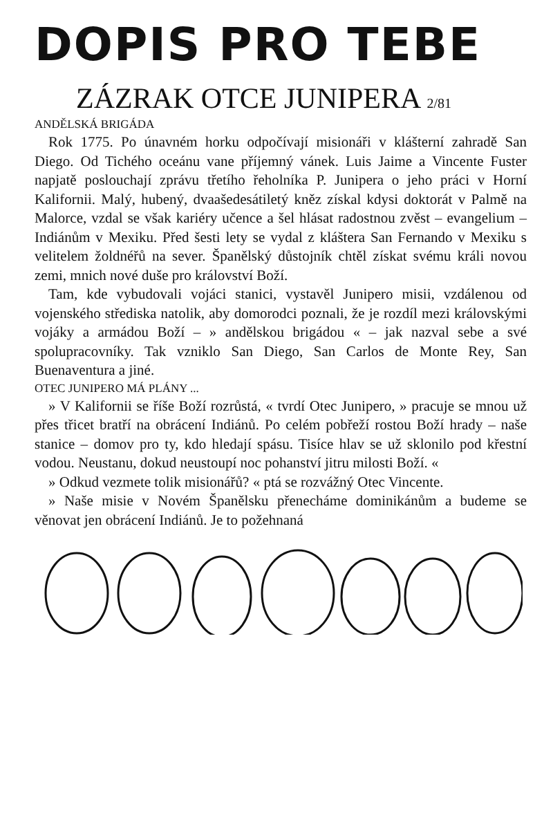DOPIS PRO TEBE
ZÁZRAK OTCE JUNIPERA 2/81
ANDĚLSKÁ BRIGÁDA
Rok 1775. Po únavném horku odpočívají misionáři v klášterní zahradě San Diego. Od Tichého oceánu vane příjemný vánek. Luis Jaime a Vincente Fuster napjatě poslouchají zprávu třetího řeholníka P. Junipera o jeho práci v Horní Kalifornii. Malý, hubený, dvaašedesátiletý kněz získal kdysi doktorát v Palmě na Malorce, vzdal se však kariéry učence a šel hlásat radostnou zvěst – evangelium – Indiánům v Mexiku. Před šesti lety se vydal z kláštera San Fernando v Mexiku s velitelem žoldnéřů na sever. Španělský důstojník chtěl získat svému králi novou zemi, mnich nové duše pro království Boží.
Tam, kde vybudovali vojáci stanici, vystavěl Junipero misii, vzdálenou od vojenského střediska natolik, aby domorodci poznali, že je rozdíl mezi královskými vojáky a armádou Boží – » andělskou brigádou « – jak nazval sebe a své spolupracovníky. Tak vzniklo San Diego, San Carlos de Monte Rey, San Buenaventura a jiné.
OTEC JUNIPERO MÁ PLÁNY ...
» V Kalifornii se říše Boží rozrůstá, « tvrdí Otec Junipero, » pracuje se mnou už přes třicet bratří na obrácení Indiánů. Po celém pobřeží rostou Boží hrady – naše stanice – domov pro ty, kdo hledají spásu. Tisíce hlav se už sklonilo pod křestní vodou. Neustanu, dokud neustoupí noc pohanství jitru milosti Boží. «
» Odkud vezmete tolik misionářů? « ptá se rozvážný Otec Vincente.
» Naše misie v Novém Španělsku přenecháme dominikánům a budeme se věnovat jen obrácení Indiánů. Je to požehnaná